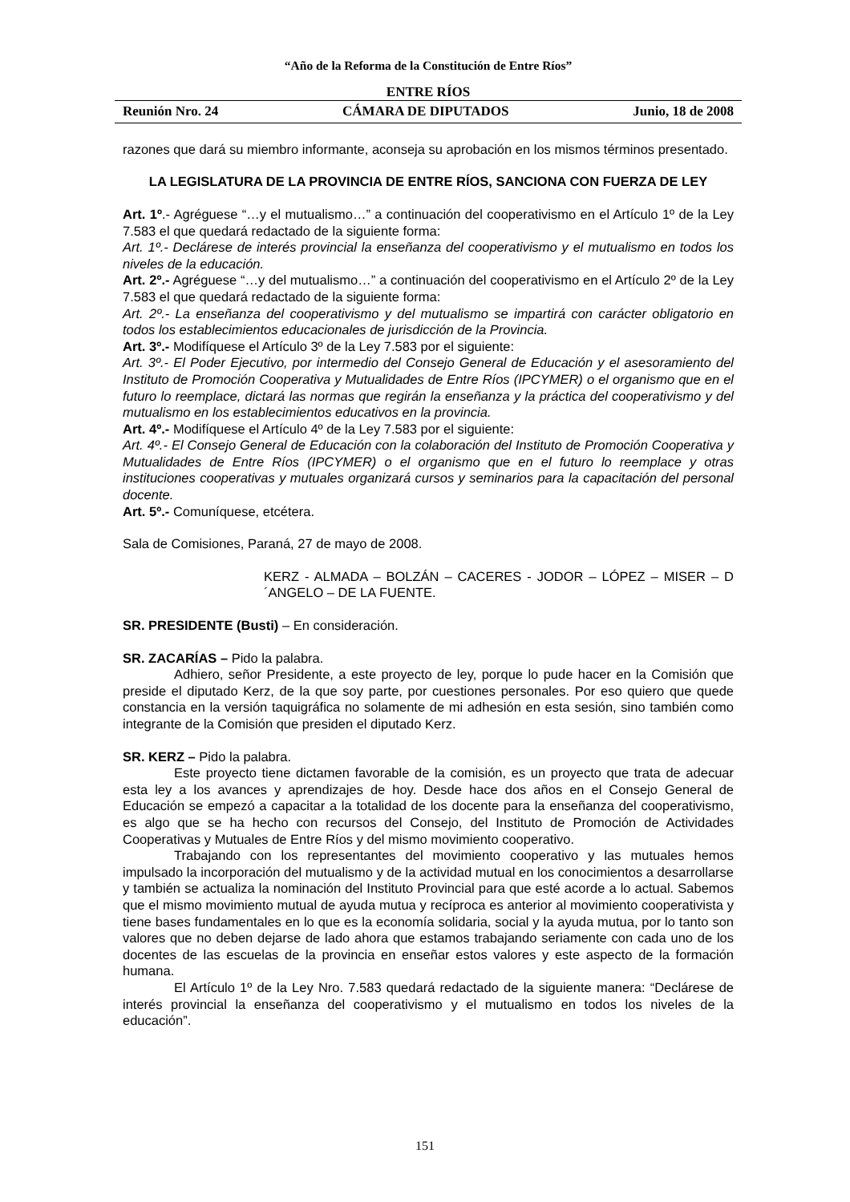“Año de la Reforma de la Constitución de Entre Ríos”
ENTRE RÍOS
Reunión Nro. 24 CÁMARA DE DIPUTADOS Junio, 18 de 2008
razones que dará su miembro informante, aconseja su aprobación en los mismos términos presentado.
LA LEGISLATURA DE LA PROVINCIA DE ENTRE RÍOS, SANCIONA CON FUERZA DE LEY
Art. 1º.- Agréguese “…y el mutualismo…” a continuación del cooperativismo en el Artículo 1º de la Ley 7.583 el que quedará redactado de la siguiente forma:
Art. 1º.- Declárese de interés provincial la enseñanza del cooperativismo y el mutualismo en todos los niveles de la educación.
Art. 2º.- Agréguese “…y del mutualismo…” a continuación del cooperativismo en el Artículo 2º de la Ley 7.583 el que quedará redactado de la siguiente forma:
Art. 2º.- La enseñanza del cooperativismo y del mutualismo se impartirá con carácter obligatorio en todos los establecimientos educacionales de jurisdicción de la Provincia.
Art. 3º.- Modifíquese el Artículo 3º de la Ley 7.583 por el siguiente:
Art. 3º.- El Poder Ejecutivo, por intermedio del Consejo General de Educación y el asesoramiento del Instituto de Promoción Cooperativa y Mutualidades de Entre Ríos (IPCYMER) o el organismo que en el futuro lo reemplace, dictará las normas que regirán la enseñanza y la práctica del cooperativismo y del mutualismo en los establecimientos educativos en la provincia.
Art. 4º.- Modifíquese el Artículo 4º de la Ley 7.583 por el siguiente:
Art. 4º.- El Consejo General de Educación con la colaboración del Instituto de Promoción Cooperativa y Mutualidades de Entre Ríos (IPCYMER) o el organismo que en el futuro lo reemplace y otras instituciones cooperativas y mutuales organizará cursos y seminarios para la capacitación del personal docente.
Art. 5º.- Comuníquese, etcétera.
Sala de Comisiones, Paraná, 27 de mayo de 2008.
KERZ - ALMADA – BOLZÁN – CACERES - JODOR – LÓPEZ – MISER – D´ANGELO – DE LA FUENTE.
SR. PRESIDENTE (Busti) – En consideración.
SR. ZACARÍAS – Pido la palabra.
Adhiero, señor Presidente, a este proyecto de ley, porque lo pude hacer en la Comisión que preside el diputado Kerz, de la que soy parte, por cuestiones personales. Por eso quiero que quede constancia en la versión taquigráfica no solamente de mi adhesión en esta sesión, sino también como integrante de la Comisión que presiden el diputado Kerz.
SR. KERZ – Pido la palabra.
Este proyecto tiene dictamen favorable de la comisión, es un proyecto que trata de adecuar esta ley a los avances y aprendizajes de hoy. Desde hace dos años en el Consejo General de Educación se empezó a capacitar a la totalidad de los docente para la enseñanza del cooperativismo, es algo que se ha hecho con recursos del Consejo, del Instituto de Promoción de Actividades Cooperativas y Mutuales de Entre Ríos y del mismo movimiento cooperativo.
Trabajando con los representantes del movimiento cooperativo y las mutuales hemos impulsado la incorporación del mutualismo y de la actividad mutual en los conocimientos a desarrollarse y también se actualiza la nominación del Instituto Provincial para que esté acorde a lo actual. Sabemos que el mismo movimiento mutual de ayuda mutua y recíproca es anterior al movimiento cooperativista y tiene bases fundamentales en lo que es la economía solidaria, social y la ayuda mutua, por lo tanto son valores que no deben dejarse de lado ahora que estamos trabajando seriamente con cada uno de los docentes de las escuelas de la provincia en enseñar estos valores y este aspecto de la formación humana.
El Artículo 1º de la Ley Nro. 7.583 quedará redactado de la siguiente manera: “Declárese de interés provincial la enseñanza del cooperativismo y el mutualismo en todos los niveles de la educación”.
151